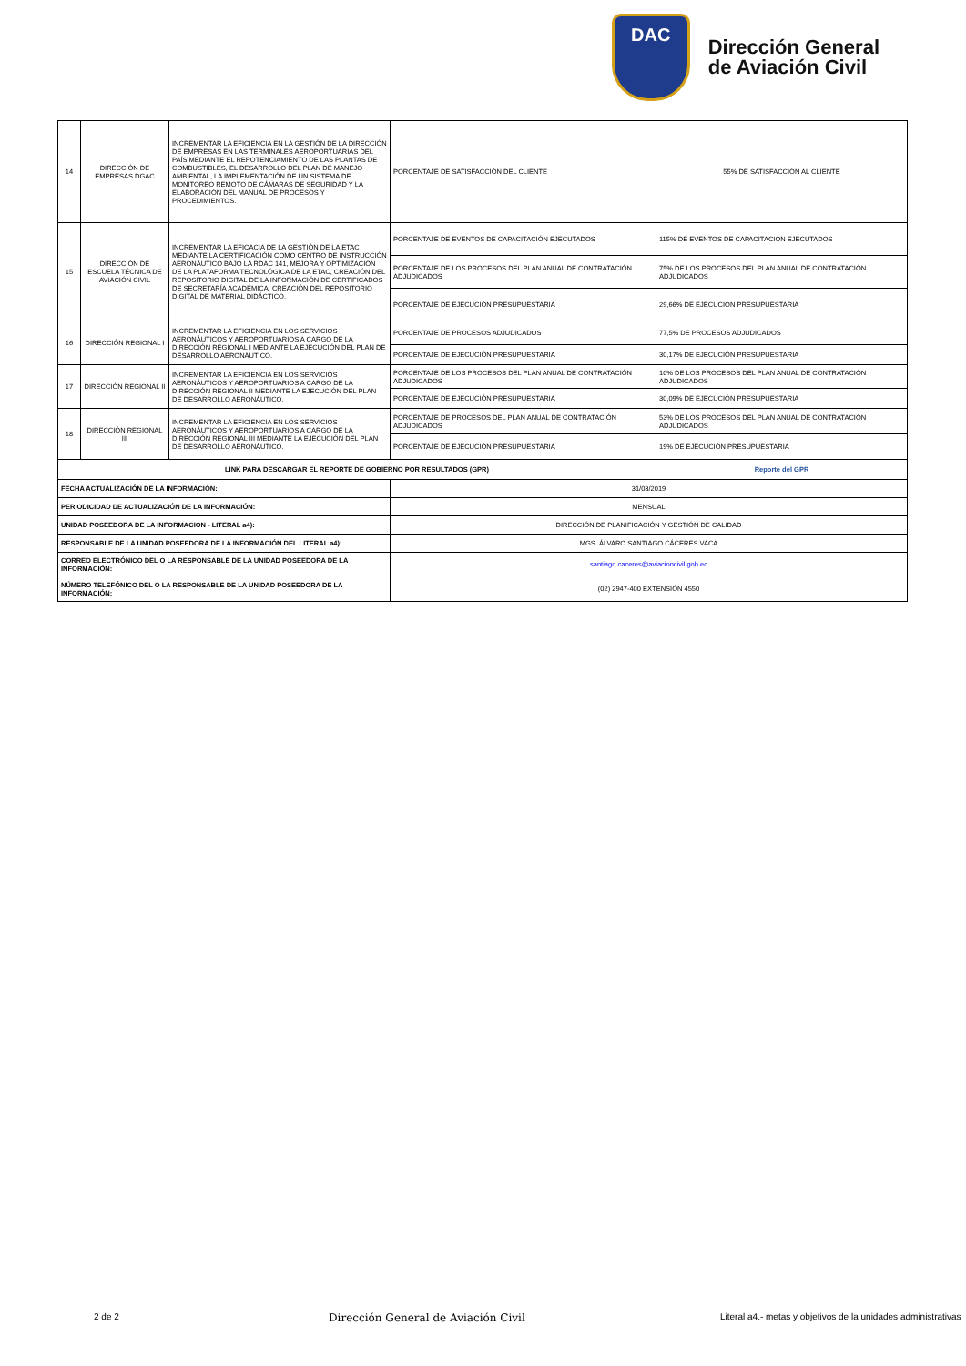DAC
Dirección General
de Aviación Civil
| 14 | DIRECCIÓN DE EMPRESAS DGAC | INCREMENTAR LA EFICIENCIA EN LA GESTIÓN DE LA DIRECCIÓN DE EMPRESAS EN LAS TERMINALES AEROPORTUARIAS DEL PAÍS MEDIANTE EL REPOTENCIAMIENTO DE LAS PLANTAS DE COMBUSTIBLES, EL DESARROLLO DEL PLAN DE MANEJO AMBIENTAL, LA IMPLEMENTACIÓN DE UN SISTEMA DE MONITOREO REMOTO DE CÁMARAS DE SEGURIDAD Y LA ELABORACIÓN DEL MANUAL DE PROCESOS Y PROCEDIMIENTOS. | PORCENTAJE DE SATISFACCIÓN DEL CLIENTE | 55% DE SATISFACCIÓN AL CLIENTE |
| 15 | DIRECCIÓN DE ESCUELA TÉCNICA DE AVIACIÓN CIVIL | INCREMENTAR LA EFICACIA DE LA GESTIÓN DE LA ETAC MEDIANTE LA CERTIFICACIÓN COMO CENTRO DE INSTRUCCIÓN AERONÁUTICO BAJO LA RDAC 141, MEJORA Y OPTIMIZACIÓN DE LA PLATAFORMA TECNOLÓGICA DE LA ETAC, CREACIÓN DEL REPOSITORIO DIGITAL DE LA INFORMACIÓN DE CERTIFICADOS DE SECRETARÍA ACADÉMICA, CREACIÓN DEL REPOSITORIO DIGITAL DE MATERIAL DIDÁCTICO. | PORCENTAJE DE EVENTOS DE CAPACITACIÓN EJECUTADOS | 115% DE EVENTOS DE CAPACITACIÓN EJECUTADOS |
| | | | PORCENTAJE DE LOS PROCESOS DEL PLAN ANUAL DE CONTRATACIÓN ADJUDICADOS | 75% DE LOS PROCESOS DEL PLAN ANUAL DE CONTRATACIÓN ADJUDICADOS |
| | | | PORCENTAJE DE EJECUCIÓN PRESUPUESTARIA | 29,66% DE EJECUCIÓN PRESUPUESTARIA |
| 16 | DIRECCIÓN REGIONAL I | INCREMENTAR LA EFICIENCIA EN LOS SERVICIOS AERONÁUTICOS Y AEROPORTUARIOS A CARGO DE LA DIRECCIÓN REGIONAL I MEDIANTE LA EJECUCIÓN DEL PLAN DE DESARROLLO AERONÁUTICO. | PORCENTAJE DE PROCESOS ADJUDICADOS | 77,5% DE PROCESOS ADJUDICADOS |
| | | | PORCENTAJE DE EJECUCIÓN PRESUPUESTARIA | 30,17% DE EJECUCIÓN PRESUPUESTARIA |
| 17 | DIRECCIÓN REGIONAL II | INCREMENTAR LA EFICIENCIA EN LOS SERVICIOS AERONÁUTICOS Y AEROPORTUARIOS A CARGO DE LA DIRECCIÓN REGIONAL II MEDIANTE LA EJECUCIÓN DEL PLAN DE DESARROLLO AERONÁUTICO. | PORCENTAJE DE LOS PROCESOS DEL PLAN ANUAL DE CONTRATACIÓN ADJUDICADOS | 10% DE LOS PROCESOS DEL PLAN ANUAL DE CONTRATACIÓN ADJUDICADOS |
| | | | PORCENTAJE DE EJECUCIÓN PRESUPUESTARIA | 30,09% DE EJECUCIÓN PRESUPUESTARIA |
| 18 | DIRECCIÓN REGIONAL III | INCREMENTAR LA EFICIENCIA EN LOS SERVICIOS AERONÁUTICOS Y AEROPORTUARIOS A CARGO DE LA DIRECCIÓN REGIONAL III MEDIANTE LA EJECUCIÓN DEL PLAN DE DESARROLLO AERONÁUTICO. | PORCENTAJE DE PROCESOS DEL PLAN ANUAL DE CONTRATACIÓN ADJUDICADOS | 53% DE LOS PROCESOS DEL PLAN ANUAL DE CONTRATACIÓN ADJUDICADOS |
| | | | PORCENTAJE DE EJECUCIÓN PRESUPUESTARIA | 19% DE EJECUCIÓN PRESUPUESTARIA |
| LINK PARA DESCARGAR EL REPORTE DE GOBIERNO POR RESULTADOS (GPR) | | | | Reporte del GPR |
| FECHA ACTUALIZACIÓN DE LA INFORMACIÓN: | | | 31/03/2019 | |
| PERIODICIDAD DE ACTUALIZACIÓN DE LA INFORMACIÓN: | | | MENSUAL | |
| UNIDAD POSEEDORA DE LA INFORMACION - LITERAL a4): | | | DIRECCIÓN DE PLANIFICACIÓN Y GESTIÓN DE CALIDAD | |
| RESPONSABLE DE LA UNIDAD POSEEDORA DE LA INFORMACIÓN DEL LITERAL a4): | | | MGS. ÁLVARO SANTIAGO CÁCERES VACA | |
| CORREO ELECTRÓNICO DEL O LA RESPONSABLE DE LA UNIDAD POSEEDORA DE LA INFORMACIÓN: | | | santiago.caceres@aviacioncivil.gob.ec | |
| NÚMERO TELEFÓNICO DEL O LA RESPONSABLE DE LA UNIDAD POSEEDORA DE LA INFORMACIÓN: | | | (02) 2947-400 EXTENSIÓN 4550 | |
2 de 2 Dirección General de Aviación Civil Literal a4.- metas y objetivos de la unidades administrativas